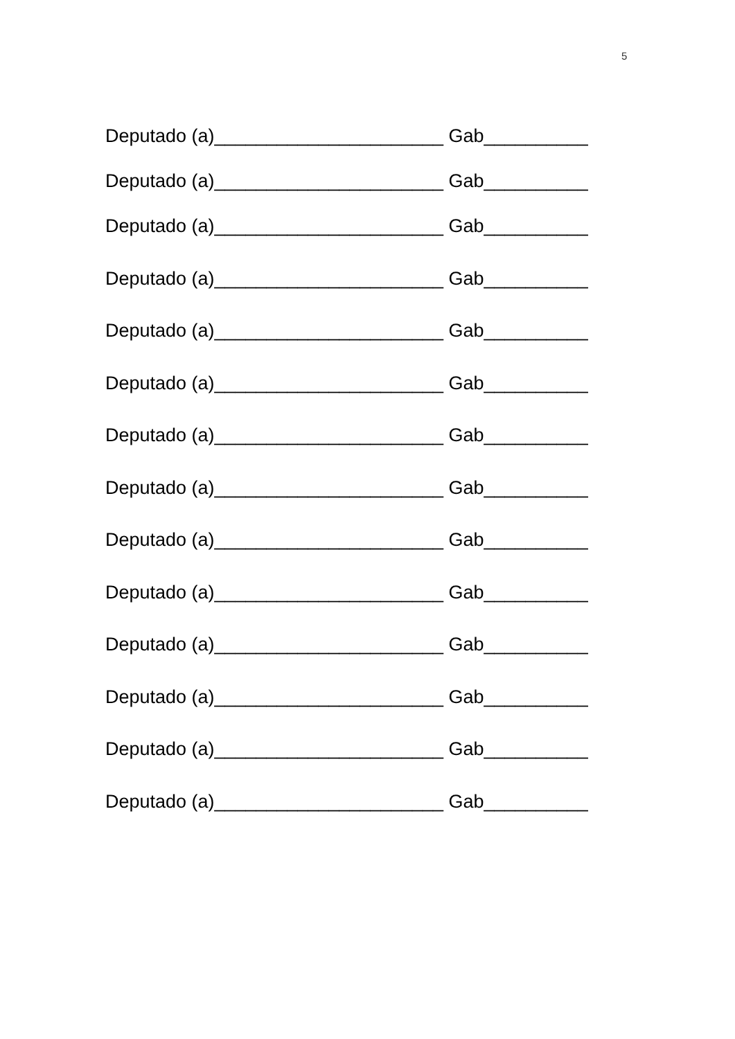5
Deputado (a)______________________ Gab__________
Deputado (a)______________________ Gab__________
Deputado (a)______________________ Gab__________
Deputado (a)______________________ Gab__________
Deputado (a)______________________ Gab__________
Deputado (a)______________________ Gab__________
Deputado (a)______________________ Gab__________
Deputado (a)______________________ Gab__________
Deputado (a)______________________ Gab__________
Deputado (a)______________________ Gab__________
Deputado (a)______________________ Gab__________
Deputado (a)______________________ Gab__________
Deputado (a)______________________ Gab__________
Deputado (a)______________________ Gab__________